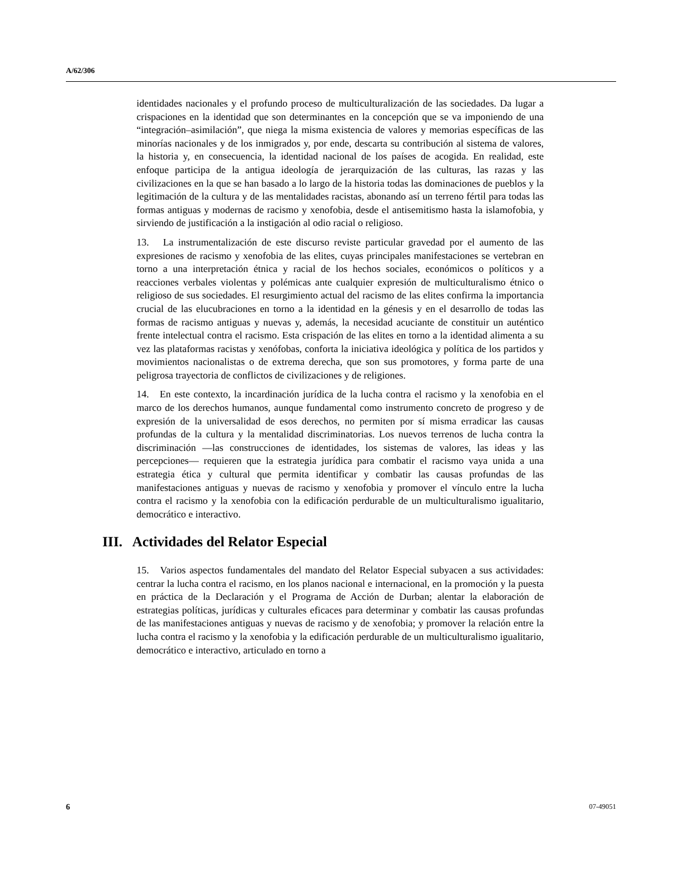A/62/306
identidades nacionales y el profundo proceso de multiculturalización de las sociedades. Da lugar a crispaciones en la identidad que son determinantes en la concepción que se va imponiendo de una “integración–asimilación”, que niega la misma existencia de valores y memorias específicas de las minorías nacionales y de los inmigrados y, por ende, descarta su contribución al sistema de valores, la historia y, en consecuencia, la identidad nacional de los países de acogida. En realidad, este enfoque participa de la antigua ideología de jerarquización de las culturas, las razas y las civilizaciones en la que se han basado a lo largo de la historia todas las dominaciones de pueblos y la legitimación de la cultura y de las mentalidades racistas, abonando así un terreno fértil para todas las formas antiguas y modernas de racismo y xenofobia, desde el antisemitismo hasta la islamofobia, y sirviendo de justificación a la instigación al odio racial o religioso.
13. La instrumentalización de este discurso reviste particular gravedad por el aumento de las expresiones de racismo y xenofobia de las elites, cuyas principales manifestaciones se vertebran en torno a una interpretación étnica y racial de los hechos sociales, económicos o políticos y a reacciones verbales violentas y polémicas ante cualquier expresión de multiculturalismo étnico o religioso de sus sociedades. El resurgimiento actual del racismo de las elites confirma la importancia crucial de las elucubraciones en torno a la identidad en la génesis y en el desarrollo de todas las formas de racismo antiguas y nuevas y, además, la necesidad acuciante de constituir un auténtico frente intelectual contra el racismo. Esta crispación de las elites en torno a la identidad alimenta a su vez las plataformas racistas y xenófobas, conforta la iniciativa ideológica y política de los partidos y movimientos nacionalistas o de extrema derecha, que son sus promotores, y forma parte de una peligrosa trayectoria de conflictos de civilizaciones y de religiones.
14. En este contexto, la incardinación jurídica de la lucha contra el racismo y la xenofobia en el marco de los derechos humanos, aunque fundamental como instrumento concreto de progreso y de expresión de la universalidad de esos derechos, no permiten por sí misma erradicar las causas profundas de la cultura y la mentalidad discriminatorias. Los nuevos terrenos de lucha contra la discriminación —las construcciones de identidades, los sistemas de valores, las ideas y las percepciones— requieren que la estrategia jurídica para combatir el racismo vaya unida a una estrategia ética y cultural que permita identificar y combatir las causas profundas de las manifestaciones antiguas y nuevas de racismo y xenofobia y promover el vínculo entre la lucha contra el racismo y la xenofobia con la edificación perdurable de un multiculturalismo igualitario, democrático e interactivo.
III. Actividades del Relator Especial
15. Varios aspectos fundamentales del mandato del Relator Especial subyacen a sus actividades: centrar la lucha contra el racismo, en los planos nacional e internacional, en la promoción y la puesta en práctica de la Declaración y el Programa de Acción de Durban; alentar la elaboración de estrategias políticas, jurídicas y culturales eficaces para determinar y combatir las causas profundas de las manifestaciones antiguas y nuevas de racismo y de xenofobia; y promover la relación entre la lucha contra el racismo y la xenofobia y la edificación perdurable de un multiculturalismo igualitario, democrático e interactivo, articulado en torno a
6 07-49051